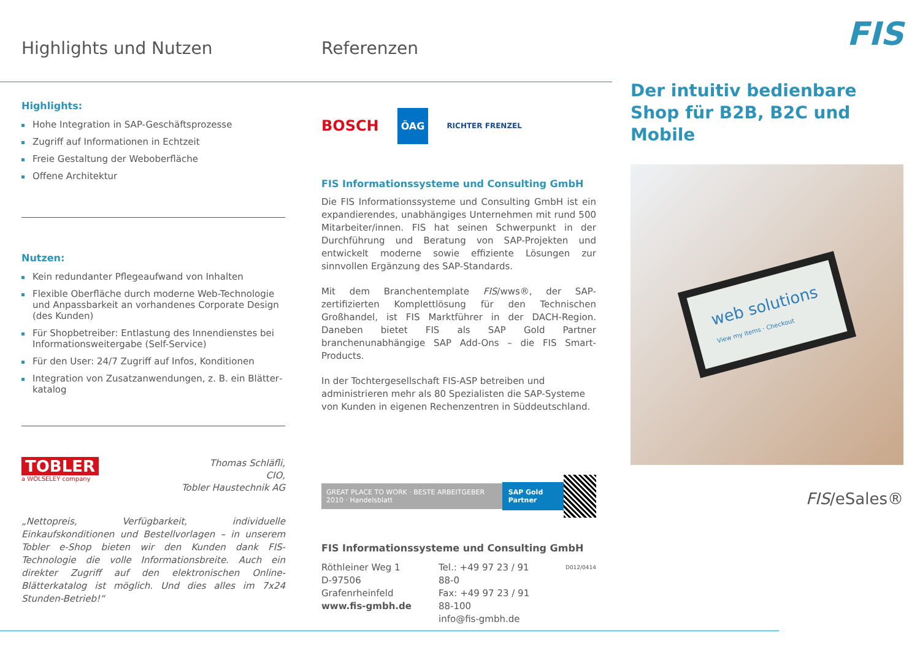Highlights und Nutzen
Highlights:
Hohe Integration in SAP-Geschäftsprozesse
Zugriff auf Informationen in Echtzeit
Freie Gestaltung der Weboberfläche
Offene Architektur
Nutzen:
Kein redundanter Pflegeaufwand von Inhalten
Flexible Oberfläche durch moderne Web-Technologie und Anpassbarkeit an vorhandenes Corporate Design (des Kunden)
Für Shopbetreiber: Entlastung des Innendienstes bei Informationsweitergabe (Self-Service)
Für den User: 24/7 Zugriff auf Infos, Konditionen
Integration von Zusatzanwendungen, z. B. ein Blätter­katalog
TOBLER
a WOLSELEY company
Thomas Schläfli,
CIO,
Tobler Haustechnik AG
„Nettopreis, Verfügbarkeit, individuelle Einkaufskonditionen und Bestellvorlagen – in unserem Tobler e-Shop bieten wir den Kunden dank FIS-Technologie die volle Informationsbreite. Auch ein direkter Zugriff auf den elektronischen Online-Blätterkatalog ist möglich. Und dies alles im 7x24 Stunden-Betrieb!“
Referenzen
BOSCH ÖAG RICHTER FRENZEL
FIS Informationssysteme und Consulting GmbH
Die FIS Informationssysteme und Consulting GmbH ist ein expandierendes, unabhängiges Unternehmen mit rund 500 Mitarbeiter/innen. FIS hat seinen Schwerpunkt in der Durch­führung und Beratung von SAP-Projekten und entwickelt mo­derne sowie effiziente Lösungen zur sinnvollen Ergänzung des SAP-Standards.
Mit dem Branchentemplate FIS/wws®, der SAP-zertifizierten Komplettlösung für den Technischen Großhandel, ist FIS Marktführer in der DACH-Region. Daneben bietet FIS als SAP Gold Partner branchenunabhängige SAP Add-Ons – die FIS Smart-Products.
In der Tochtergesellschaft FIS-ASP betreiben und administrie­ren mehr als 80 Spezialisten die SAP-Systeme von Kunden in eigenen Rechenzentren in Süddeutschland.
GREAT PLACE TO WORK · BESTE ARBEITGEBER 2010 · Handelsblatt
SAP Gold Partner
FIS Informationssysteme und Consulting GmbH
Röthleiner Weg 1
D-97506 Grafenrheinfeld
www.fis-gmbh.de
Tel.: +49 97 23 / 91 88-0
Fax: +49 97 23 / 91 88-100
info@fis-gmbh.de
D012/0414
FIS
Der intuitiv bedienbare Shop für B2B, B2C und Mobile
web solutions
View my items · Checkout
FIS/eSales®